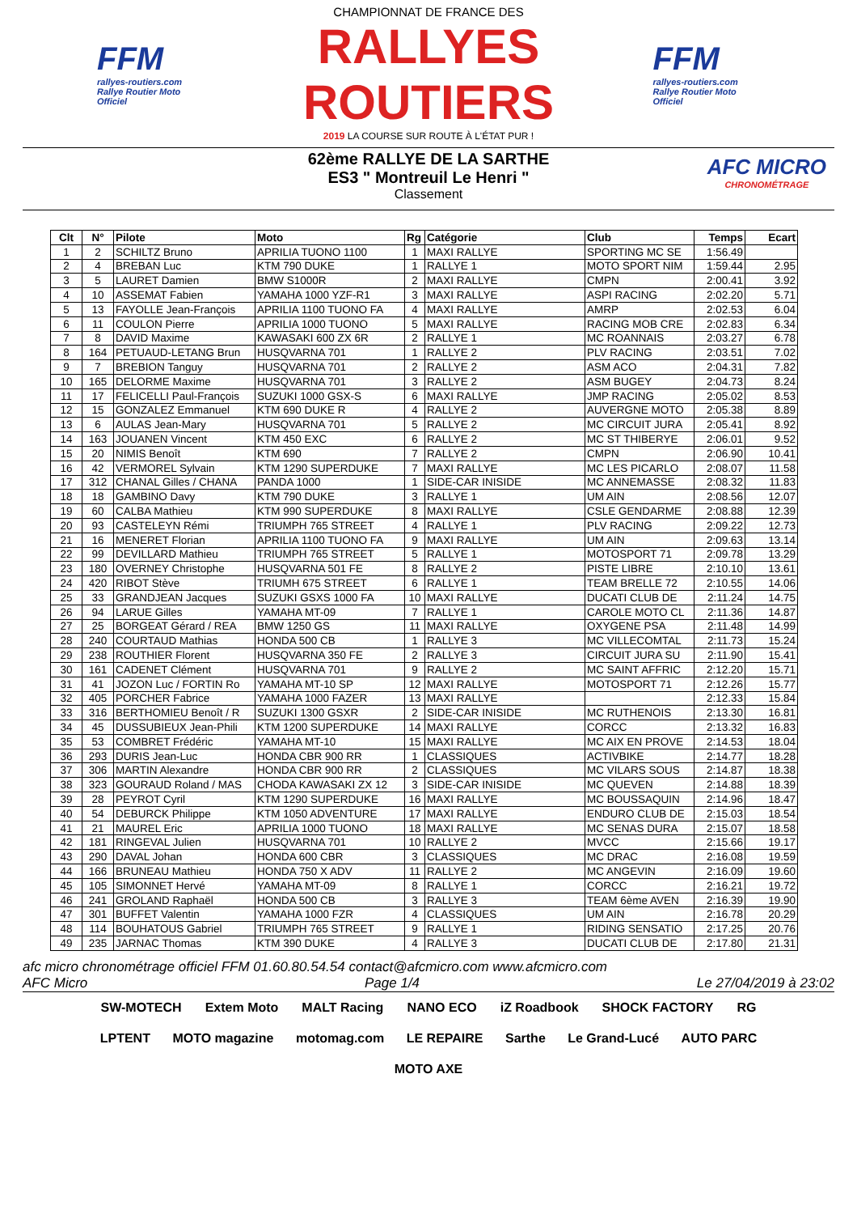FFM
rallyes-routiers.com
Rallye Routier Moto Officiel
CHAMPIONNAT DE FRANCE DES
RALLYES ROUTIERS
2019 LA COURSE SUR ROUTE À L'ÉTAT PUR !
FFM
rallyes-routiers.com
Rallye Routier Moto Officiel
62ème RALLYE DE LA SARTHE
ES3 " Montreuil Le Henri "
Classement
AFC MICRO
CHRONOMÉTRAGE
| Clt | N° | Pilote | Moto | Rg | Catégorie | Club | Temps | Ecart |
| --- | --- | --- | --- | --- | --- | --- | --- | --- |
| 1 | 2 | SCHILTZ Bruno | APRILIA TUONO 1100 | 1 | MAXI RALLYE | SPORTING MC SE | 1:56.49 | |
| 2 | 4 | BREBAN Luc | KTM 790 DUKE | 1 | RALLYE 1 | MOTO SPORT NIM | 1:59.44 | 2.95 |
| 3 | 5 | LAURET Damien | BMW S1000R | 2 | MAXI RALLYE | CMPN | 2:00.41 | 3.92 |
| 4 | 10 | ASSEMAT Fabien | YAMAHA 1000 YZF-R1 | 3 | MAXI RALLYE | ASPI RACING | 2:02.20 | 5.71 |
| 5 | 13 | FAYOLLE Jean-François | APRILIA 1100 TUONO FA | 4 | MAXI RALLYE | AMRP | 2:02.53 | 6.04 |
| 6 | 11 | COULON Pierre | APRILIA 1000 TUONO | 5 | MAXI RALLYE | RACING MOB CRE | 2:02.83 | 6.34 |
| 7 | 8 | DAVID Maxime | KAWASAKI 600 ZX 6R | 2 | RALLYE 1 | MC ROANNAIS | 2:03.27 | 6.78 |
| 8 | 164 | PETUAUD-LETANG Brun | HUSQVARNA 701 | 1 | RALLYE 2 | PLV RACING | 2:03.51 | 7.02 |
| 9 | 7 | BREBION Tanguy | HUSQVARNA 701 | 2 | RALLYE 2 | ASM ACO | 2:04.31 | 7.82 |
| 10 | 165 | DELORME Maxime | HUSQVARNA 701 | 3 | RALLYE 2 | ASM BUGEY | 2:04.73 | 8.24 |
| 11 | 17 | FELICELLI Paul-François | SUZUKI 1000 GSX-S | 6 | MAXI RALLYE | JMP RACING | 2:05.02 | 8.53 |
| 12 | 15 | GONZALEZ Emmanuel | KTM 690 DUKE R | 4 | RALLYE 2 | AUVERGNE MOTO | 2:05.38 | 8.89 |
| 13 | 6 | AULAS Jean-Mary | HUSQVARNA 701 | 5 | RALLYE 2 | MC CIRCUIT JURA | 2:05.41 | 8.92 |
| 14 | 163 | JOUANEN Vincent | KTM 450 EXC | 6 | RALLYE 2 | MC ST THIBERYE | 2:06.01 | 9.52 |
| 15 | 20 | NIMIS Benoît | KTM 690 | 7 | RALLYE 2 | CMPN | 2:06.90 | 10.41 |
| 16 | 42 | VERMOREL Sylvain | KTM 1290 SUPERDUKE | 7 | MAXI RALLYE | MC LES PICARLO | 2:08.07 | 11.58 |
| 17 | 312 | CHANAL Gilles / CHANA | PANDA 1000 | 1 | SIDE-CAR INISIDE | MC ANNEMASSE | 2:08.32 | 11.83 |
| 18 | 18 | GAMBINO Davy | KTM 790 DUKE | 3 | RALLYE 1 | UM AIN | 2:08.56 | 12.07 |
| 19 | 60 | CALBA Mathieu | KTM 990 SUPERDUKE | 8 | MAXI RALLYE | CSLE GENDARME | 2:08.88 | 12.39 |
| 20 | 93 | CASTELEYN Rémi | TRIUMPH 765 STREET | 4 | RALLYE 1 | PLV RACING | 2:09.22 | 12.73 |
| 21 | 16 | MENERET Florian | APRILIA 1100 TUONO FA | 9 | MAXI RALLYE | UM AIN | 2:09.63 | 13.14 |
| 22 | 99 | DEVILLARD Mathieu | TRIUMPH 765 STREET | 5 | RALLYE 1 | MOTOSPORT 71 | 2:09.78 | 13.29 |
| 23 | 180 | OVERNEY Christophe | HUSQVARNA 501 FE | 8 | RALLYE 2 | PISTE LIBRE | 2:10.10 | 13.61 |
| 24 | 420 | RIBOT Stève | TRIUMH 675 STREET | 6 | RALLYE 1 | TEAM BRELLE 72 | 2:10.55 | 14.06 |
| 25 | 33 | GRANDJEAN Jacques | SUZUKI GSXS 1000 FA | 10 | MAXI RALLYE | DUCATI CLUB DE | 2:11.24 | 14.75 |
| 26 | 94 | LARUE Gilles | YAMAHA MT-09 | 7 | RALLYE 1 | CAROLE MOTO CL | 2:11.36 | 14.87 |
| 27 | 25 | BORGEAT Gérard / REA | BMW 1250 GS | 11 | MAXI RALLYE | OXYGENE PSA | 2:11.48 | 14.99 |
| 28 | 240 | COURTAUD Mathias | HONDA 500 CB | 1 | RALLYE 3 | MC VILLECOMTAL | 2:11.73 | 15.24 |
| 29 | 238 | ROUTHIER Florent | HUSQVARNA 350 FE | 2 | RALLYE 3 | CIRCUIT JURA SU | 2:11.90 | 15.41 |
| 30 | 161 | CADENET Clément | HUSQVARNA 701 | 9 | RALLYE 2 | MC SAINT AFFRIC | 2:12.20 | 15.71 |
| 31 | 41 | JOZON Luc / FORTIN Ro | YAMAHA MT-10 SP | 12 | MAXI RALLYE | MOTOSPORT 71 | 2:12.26 | 15.77 |
| 32 | 405 | PORCHER Fabrice | YAMAHA 1000 FAZER | 13 | MAXI RALLYE | | 2:12.33 | 15.84 |
| 33 | 316 | BERTHOMIEU Benoît / R | SUZUKI 1300 GSXR | 2 | SIDE-CAR INISIDE | MC RUTHENOIS | 2:13.30 | 16.81 |
| 34 | 45 | DUSSUBIEUX Jean-Phili | KTM 1200 SUPERDUKE | 14 | MAXI RALLYE | CORCC | 2:13.32 | 16.83 |
| 35 | 53 | COMBRET Frédéric | YAMAHA MT-10 | 15 | MAXI RALLYE | MC AIX EN PROVE | 2:14.53 | 18.04 |
| 36 | 293 | DURIS Jean-Luc | HONDA CBR 900 RR | 1 | CLASSIQUES | ACTIVBIKE | 2:14.77 | 18.28 |
| 37 | 306 | MARTIN Alexandre | HONDA CBR 900 RR | 2 | CLASSIQUES | MC VILARS SOUS | 2:14.87 | 18.38 |
| 38 | 323 | GOURAUD Roland / MAS | CHODA KAWASAKI ZX 12 | 3 | SIDE-CAR INISIDE | MC QUEVEN | 2:14.88 | 18.39 |
| 39 | 28 | PEYROT Cyril | KTM 1290 SUPERDUKE | 16 | MAXI RALLYE | MC BOUSSAQUIN | 2:14.96 | 18.47 |
| 40 | 54 | DEBURCK Philippe | KTM 1050 ADVENTURE | 17 | MAXI RALLYE | ENDURO CLUB DE | 2:15.03 | 18.54 |
| 41 | 21 | MAUREL Eric | APRILIA 1000 TUONO | 18 | MAXI RALLYE | MC SENAS DURA | 2:15.07 | 18.58 |
| 42 | 181 | RINGEVAL Julien | HUSQVARNA 701 | 10 | RALLYE 2 | MVCC | 2:15.66 | 19.17 |
| 43 | 290 | DAVAL Johan | HONDA 600 CBR | 3 | CLASSIQUES | MC DRAC | 2:16.08 | 19.59 |
| 44 | 166 | BRUNEAU Mathieu | HONDA 750 X ADV | 11 | RALLYE 2 | MC ANGEVIN | 2:16.09 | 19.60 |
| 45 | 105 | SIMONNET Hervé | YAMAHA MT-09 | 8 | RALLYE 1 | CORCC | 2:16.21 | 19.72 |
| 46 | 241 | GROLAND Raphaël | HONDA 500 CB | 3 | RALLYE 3 | TEAM 6ème AVEN | 2:16.39 | 19.90 |
| 47 | 301 | BUFFET Valentin | YAMAHA 1000 FZR | 4 | CLASSIQUES | UM AIN | 2:16.78 | 20.29 |
| 48 | 114 | BOUHATOUS Gabriel | TRIUMPH 765 STREET | 9 | RALLYE 1 | RIDING SENSATIO | 2:17.25 | 20.76 |
| 49 | 235 | JARNAC Thomas | KTM 390 DUKE | 4 | RALLYE 3 | DUCATI CLUB DE | 2:17.80 | 21.31 |
afc micro chronométrage officiel FFM 01.60.80.54.54 contact@afcmicro.com www.afcmicro.com
AFC Micro Page 1/4 Le 27/04/2019 à 23:02
SW-MOTECH Extem Moto MALT Racing NANO ECO iZ Roadbook SHOCK FACTORY RG LPTENT MOTO magazine motomag.com LE REPAIRE Sarthe Le Grand-Lucé AUTO PARC MOTO AXE